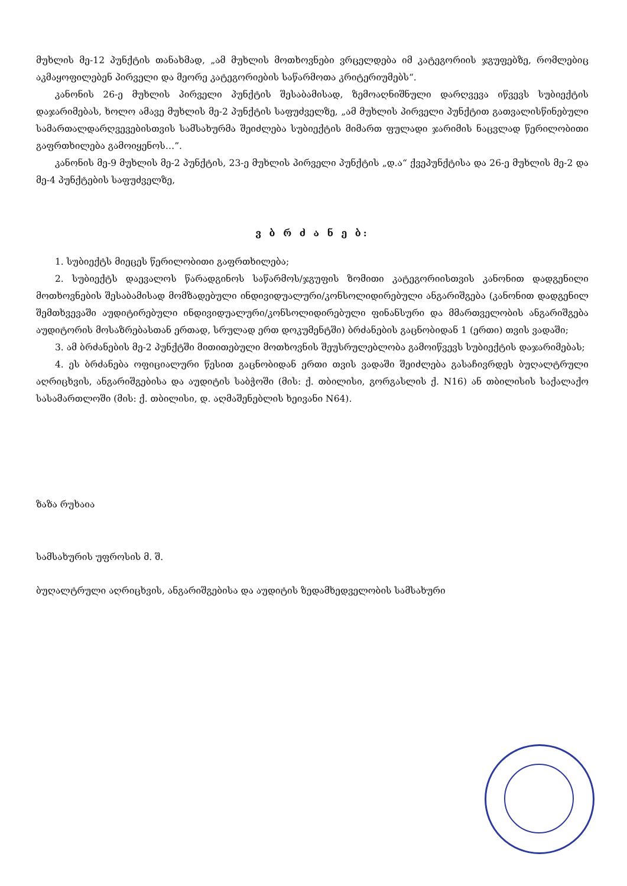მუხლის მე-12 პუნქტის თანახმად, „ამ მუხლის მოთხოვნები ვრცელდება იმ კატეგორიის ჯგუფებზე, რომლებიც აკმაყოფილებენ პირველი და მეორე კატეგორიების საწარმოთა კრიტერიუმებს“.
კანონის 26-ე მუხლის პირველი პუნქტის შესაბამისად, ზემოაღნიშნული დარღვევა იწვევს სუბიექტის დაჯარიმებას, ხოლო ამავე მუხლის მე-2 პუნქტის საფუძველზე, „ამ მუხლის პირველი პუნქტით გათვალისწინებული სამართალდარღვევებისთვის სამსახურმა შეიძლება სუბიექტის მიმართ ფულადი ჯარიმის ნაცვლად წერილობითი გაფრთხილება გამოიყენოს…”.
კანონის მე-9 მუხლის მე-2 პუნქტის, 23-ე მუხლის პირველი პუნქტის „დ.ა“ ქვეპუნქტისა და 26-ე მუხლის მე-2 და მე-4 პუნქტების საფუძველზე,
ვ ბ რ ძ ა ნ ე ბ:
1. სუბიექტს მიეცეს წერილობითი გაფრთხილება;
2. სუბიექტს დაევალოს წარადგინოს საწარმოს/ჯგუფის ზომითი კატეგორიისთვის კანონით დადგენილი მოთხოვნების შესაბამისად მომზადებული ინდივიდუალური/კონსოლიდირებული ანგარიშგება (კანონით დადგენილ შემთხვევაში აუდიტირებული ინდივიდუალური/კონსოლიდირებული ფინანსური და მმართველობის ანგარიშგება აუდიტორის მოსაზრებასთან ერთად, სრულად ერთ დოკუმენტში) ბრძანების გაცნობიდან 1 (ერთი) თვის ვადაში;
3. ამ ბრძანების მე-2 პუნქტში მითითებული მოთხოვნის შეუსრულებლობა გამოიწვევს სუბიექტის დაჯარიმებას;
4. ეს ბრძანება ოფიციალური წესით გაცნობიდან ერთი თვის ვადაში შეიძლება გასაჩივრდეს ბუღალტრული აღრიცხვის, ანგარიშგებისა და აუდიტის საბჭოში (მის: ქ. თბილისი, გორგასლის ქ. N16) ან თბილისის საქალაქო სასამართლოში (მის: ქ. თბილისი, დ. აღმაშენებლის ხეივანი N64).
ზაზა რუხაია
სამსახურის უფროსის მ. შ.
ბუღალტრული აღრიცხვის, ანგარიშგებისა და აუდიტის ზედამხედველობის სამსახური